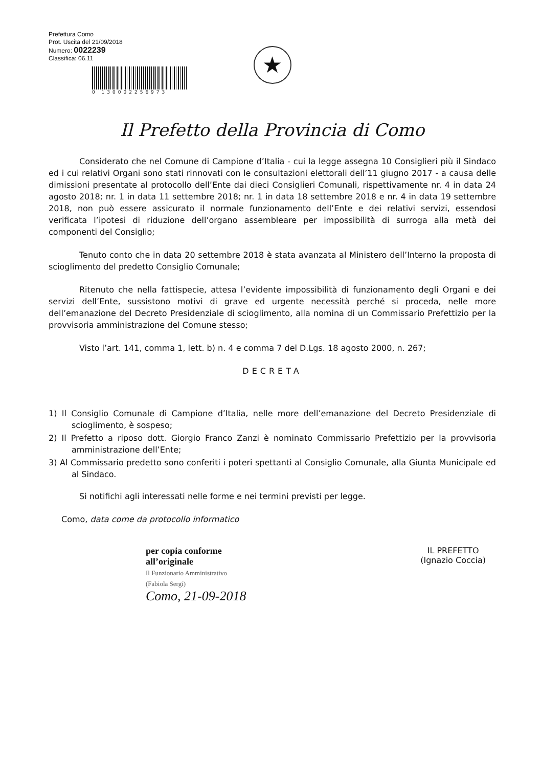Prefettura Como
Prot. Uscita del 21/09/2018
Numero: 0022239
Classifica: 06.11
0 130002256973
★
Il Prefetto della Provincia di Como
Considerato che nel Comune di Campione d’Italia - cui la legge assegna 10 Consiglieri più il Sindaco ed i cui relativi Organi sono stati rinnovati con le consultazioni elettorali dell’11 giugno 2017 - a causa delle dimissioni presentate al protocollo dell’Ente dai dieci Consiglieri Comunali, rispettivamente nr. 4 in data 24 agosto 2018; nr. 1 in data 11 settembre 2018; nr. 1 in data 18 settembre 2018 e nr. 4 in data 19 settembre 2018, non può essere assicurato il normale funzionamento dell’Ente e dei relativi servizi, essendosi verificata l’ipotesi di riduzione dell’organo assembleare per impossibilità di surroga alla metà dei componenti del Consiglio;
Tenuto conto che in data 20 settembre 2018 è stata avanzata al Ministero dell’Interno la proposta di scioglimento del predetto Consiglio Comunale;
Ritenuto che nella fattispecie, attesa l’evidente impossibilità di funzionamento degli Organi e dei servizi dell’Ente, sussistono motivi di grave ed urgente necessità perché si proceda, nelle more dell’emanazione del Decreto Presidenziale di scioglimento, alla nomina di un Commissario Prefettizio per la provvisoria amministrazione del Comune stesso;
Visto l’art. 141, comma 1, lett. b) n. 4 e comma 7 del D.Lgs. 18 agosto 2000, n. 267;
DECRETA
1) Il Consiglio Comunale di Campione d’Italia, nelle more dell’emanazione del Decreto Presidenziale di scioglimento, è sospeso;
2) Il Prefetto a riposo dott. Giorgio Franco Zanzi è nominato Commissario Prefettizio per la provvisoria amministrazione dell’Ente;
3) Al Commissario predetto sono conferiti i poteri spettanti al Consiglio Comunale, alla Giunta Municipale ed al Sindaco.
Si notifichi agli interessati nelle forme e nei termini previsti per legge.
Como, data come da protocollo informatico
per copia conforme
all’originale
Il Funzionario Amministrativo
(Fabiola Sergi)
Como, 21-09-2018
IL PREFETTO
(Ignazio Coccia)